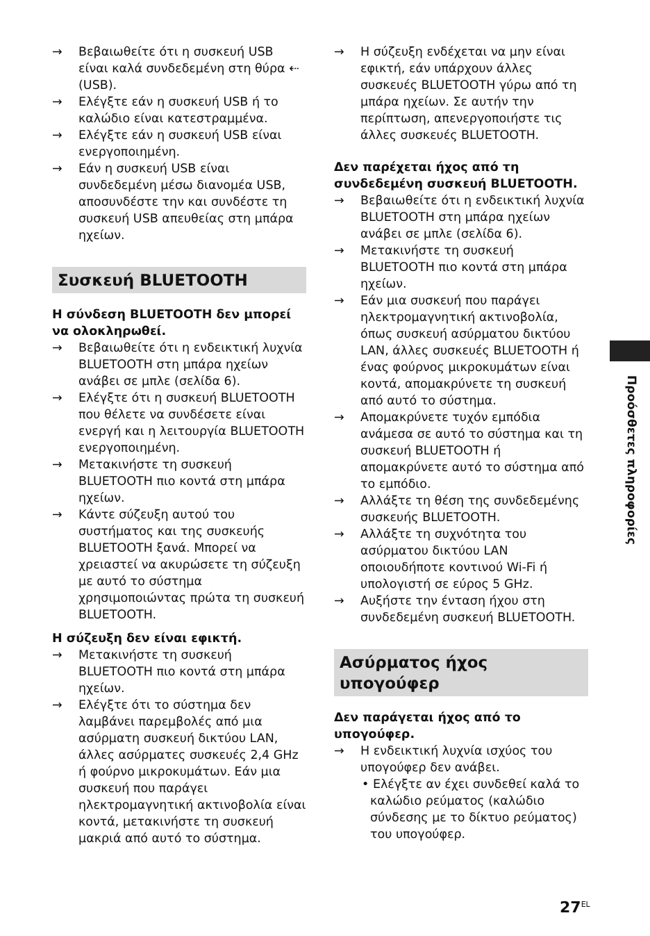→ Βεβαιωθείτε ότι η συσκευή USB είναι καλά συνδεδεμένη στη θύρα ⇠ (USB).
→ Ελέγξτε εάν η συσκευή USB ή το καλώδιο είναι κατεστραμμένα.
→ Ελέγξτε εάν η συσκευή USB είναι ενεργοποιημένη.
→ Εάν η συσκευή USB είναι συνδεδεμένη μέσω διανομέα USB, αποσυνδέστε την και συνδέστε τη συσκευή USB απευθείας στη μπάρα ηχείων.
Συσκευή BLUETOOTH
Η σύνδεση BLUETOOTH δεν μπορεί να ολοκληρωθεί.
→ Βεβαιωθείτε ότι η ενδεικτική λυχνία BLUETOOTH στη μπάρα ηχείων ανάβει σε μπλε (σελίδα 6).
→ Ελέγξτε ότι η συσκευή BLUETOOTH που θέλετε να συνδέσετε είναι ενεργή και η λειτουργία BLUETOOTH ενεργοποιημένη.
→ Μετακινήστε τη συσκευή BLUETOOTH πιο κοντά στη μπάρα ηχείων.
→ Κάντε σύζευξη αυτού του συστήματος και της συσκευής BLUETOOTH ξανά. Μπορεί να χρειαστεί να ακυρώσετε τη σύζευξη με αυτό το σύστημα χρησιμοποιώντας πρώτα τη συσκευή BLUETOOTH.
Η σύζευξη δεν είναι εφικτή.
→ Μετακινήστε τη συσκευή BLUETOOTH πιο κοντά στη μπάρα ηχείων.
→ Ελέγξτε ότι το σύστημα δεν λαμβάνει παρεμβολές από μια ασύρματη συσκευή δικτύου LAN, άλλες ασύρματες συσκευές 2,4 GHz ή φούρνο μικροκυμάτων. Εάν μια συσκευή που παράγει ηλεκτρομαγνητική ακτινοβολία είναι κοντά, μετακινήστε τη συσκευή μακριά από αυτό το σύστημα.
→ Η σύζευξη ενδέχεται να μην είναι εφικτή, εάν υπάρχουν άλλες συσκευές BLUETOOTH γύρω από τη μπάρα ηχείων. Σε αυτήν την περίπτωση, απενεργοποιήστε τις άλλες συσκευές BLUETOOTH.
Δεν παρέχεται ήχος από τη συνδεδεμένη συσκευή BLUETOOTH.
→ Βεβαιωθείτε ότι η ενδεικτική λυχνία BLUETOOTH στη μπάρα ηχείων ανάβει σε μπλε (σελίδα 6).
→ Μετακινήστε τη συσκευή BLUETOOTH πιο κοντά στη μπάρα ηχείων.
→ Εάν μια συσκευή που παράγει ηλεκτρομαγνητική ακτινοβολία, όπως συσκευή ασύρματου δικτύου LAN, άλλες συσκευές BLUETOOTH ή ένας φούρνος μικροκυμάτων είναι κοντά, απομακρύνετε τη συσκευή από αυτό το σύστημα.
→ Απομακρύνετε τυχόν εμπόδια ανάμεσα σε αυτό το σύστημα και τη συσκευή BLUETOOTH ή απομακρύνετε αυτό το σύστημα από το εμπόδιο.
→ Αλλάξτε τη θέση της συνδεδεμένης συσκευής BLUETOOTH.
→ Αλλάξτε τη συχνότητα του ασύρματου δικτύου LAN οποιουδήποτε κοντινού Wi-Fi ή υπολογιστή σε εύρος 5 GHz.
→ Αυξήστε την ένταση ήχου στη συνδεδεμένη συσκευή BLUETOOTH.
Ασύρματος ήχος υπογούφερ
Δεν παράγεται ήχος από το υπογούφερ.
→ Η ενδεικτική λυχνία ισχύος του υπογούφερ δεν ανάβει.
• Ελέγξτε αν έχει συνδεθεί καλά το καλώδιο ρεύματος (καλώδιο σύνδεσης με το δίκτυο ρεύματος) του υπογούφερ.
Προόσθετες πληροφορίες
27<sup>EL</sup>